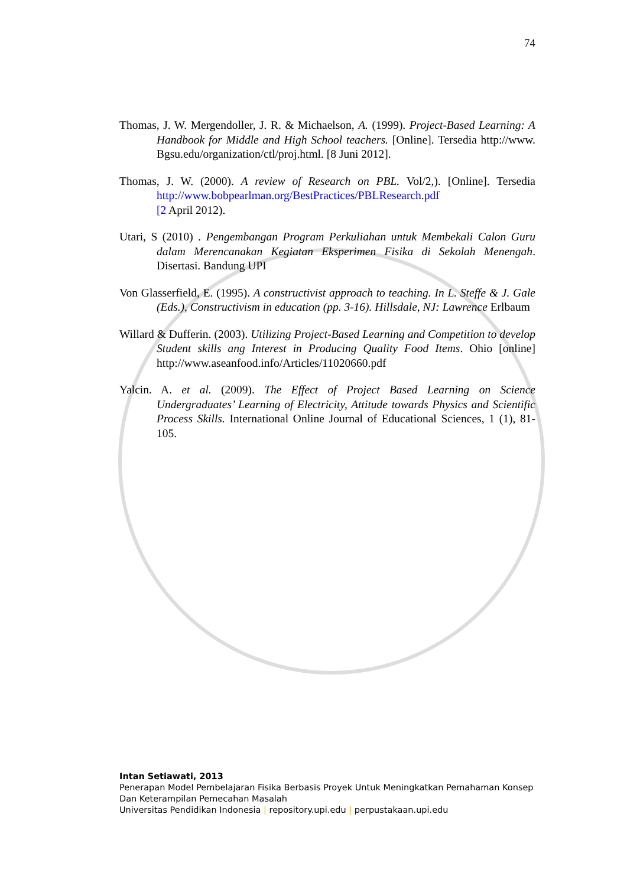74
Thomas, J. W. Mergendoller, J. R. & Michaelson, A. (1999). Project-Based Learning: A Handbook for Middle and High School teachers. [Online]. Tersedia http://www. Bgsu.edu/organization/ctl/proj.html. [8 Juni 2012].
Thomas, J. W. (2000). A review of Research on PBL. Vol/2,). [Online]. Tersedia http://www.bobpearlman.org/BestPractices/PBLResearch.pdf
[2 April 2012).
Utari, S (2010) . Pengembangan Program Perkuliahan untuk Membekali Calon Guru dalam Merencanakan Kegiatan Eksperimen Fisika di Sekolah Menengah. Disertasi. Bandung UPI
Von Glasserfield, E. (1995). A constructivist approach to teaching. In L. Steffe & J. Gale (Eds.), Constructivism in education (pp. 3-16). Hillsdale, NJ: Lawrence Erlbaum
Willard & Dufferin. (2003). Utilizing Project-Based Learning and Competition to develop Student skills ang Interest in Producing Quality Food Items. Ohio [online] http://www.aseanfood.info/Articles/11020660.pdf
Yalcin. A. et al. (2009). The Effect of Project Based Learning on Science Undergraduates’ Learning of Electricity, Attitude towards Physics and Scientific Process Skills. International Online Journal of Educational Sciences, 1 (1), 81-105.
Intan Setiawati, 2013
Penerapan Model Pembelajaran Fisika Berbasis Proyek Untuk Meningkatkan Pemahaman Konsep Dan Keterampilan Pemecahan Masalah
Universitas Pendidikan Indonesia | repository.upi.edu | perpustakaan.upi.edu